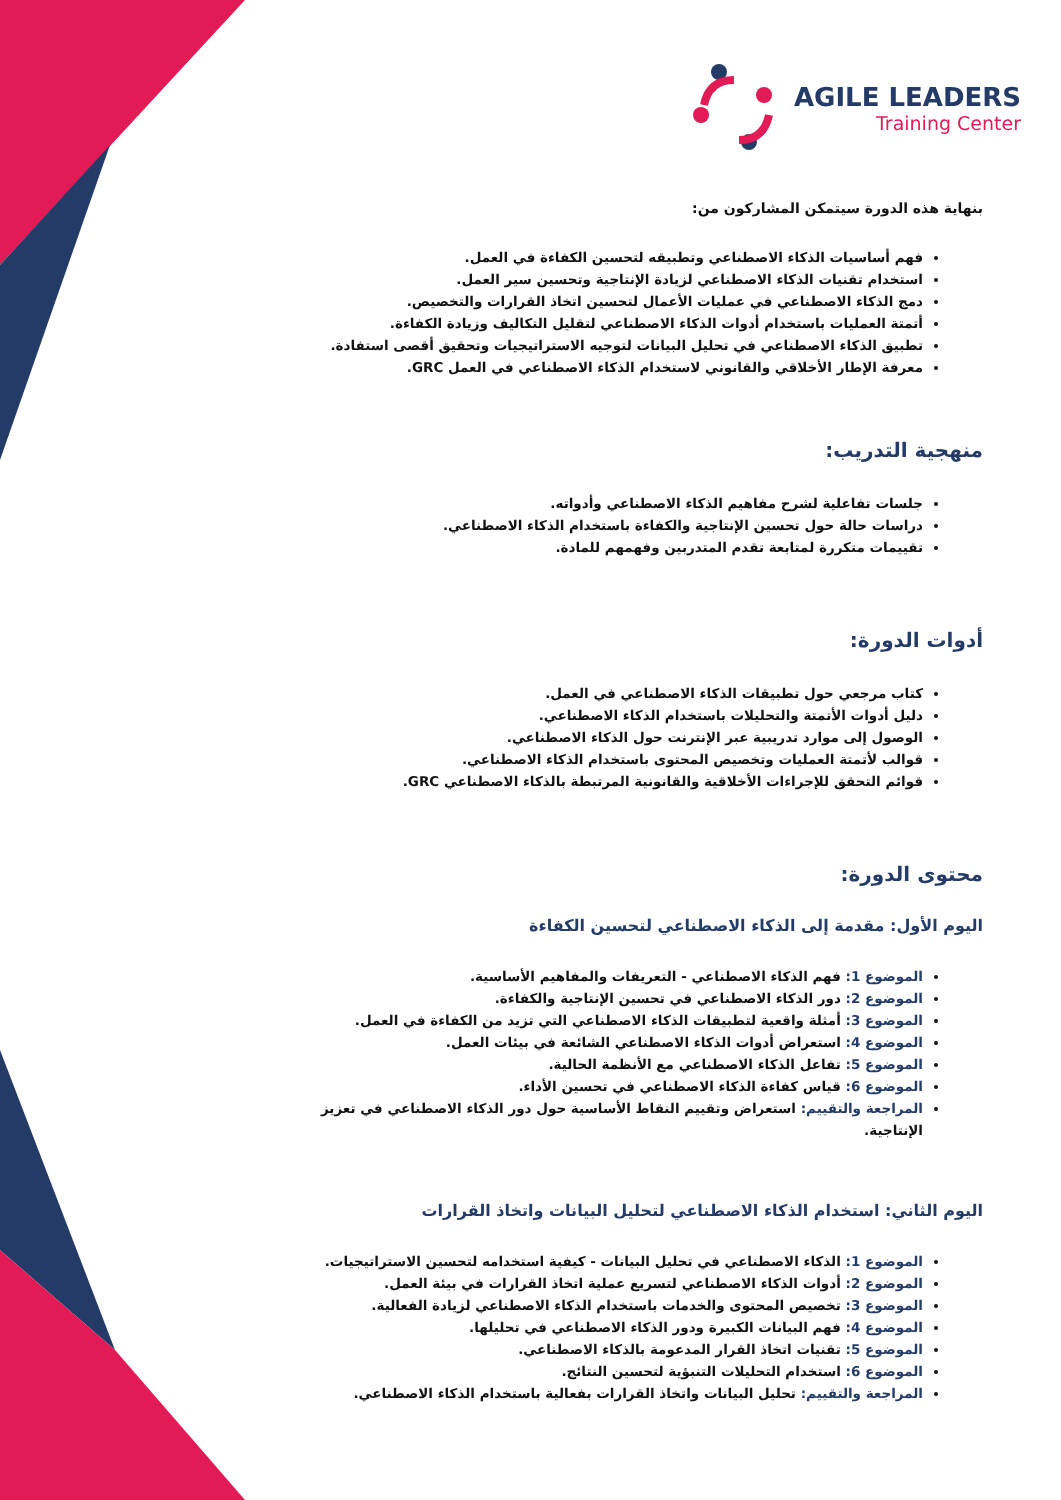AGILE LEADERS
Training Center
بنهاية هذه الدورة سيتمكن المشاركون من:
فهم أساسيات الذكاء الاصطناعي وتطبيقه لتحسين الكفاءة في العمل.
استخدام تقنيات الذكاء الاصطناعي لزيادة الإنتاجية وتحسين سير العمل.
دمج الذكاء الاصطناعي في عمليات الأعمال لتحسين اتخاذ القرارات والتخصيص.
أتمتة العمليات باستخدام أدوات الذكاء الاصطناعي لتقليل التكاليف وزيادة الكفاءة.
تطبيق الذكاء الاصطناعي في تحليل البيانات لتوجيه الاستراتيجيات وتحقيق أقصى استفادة.
معرفة الإطار الأخلاقي والقانوني لاستخدام الذكاء الاصطناعي في العمل GRC.
منهجية التدريب:
جلسات تفاعلية لشرح مفاهيم الذكاء الاصطناعي وأدواته.
دراسات حالة حول تحسين الإنتاجية والكفاءة باستخدام الذكاء الاصطناعي.
تقييمات متكررة لمتابعة تقدم المتدربين وفهمهم للمادة.
أدوات الدورة:
كتاب مرجعي حول تطبيقات الذكاء الاصطناعي في العمل.
دليل أدوات الأتمتة والتحليلات باستخدام الذكاء الاصطناعي.
الوصول إلى موارد تدريبية عبر الإنترنت حول الذكاء الاصطناعي.
قوالب لأتمتة العمليات وتخصيص المحتوى باستخدام الذكاء الاصطناعي.
قوائم التحقق للإجراءات الأخلاقية والقانونية المرتبطة بالذكاء الاصطناعي GRC.
محتوى الدورة:
اليوم الأول: مقدمة إلى الذكاء الاصطناعي لتحسين الكفاءة
الموضوع 1: فهم الذكاء الاصطناعي - التعريفات والمفاهيم الأساسية.
الموضوع 2: دور الذكاء الاصطناعي في تحسين الإنتاجية والكفاءة.
الموضوع 3: أمثلة واقعية لتطبيقات الذكاء الاصطناعي التي تزيد من الكفاءة في العمل.
الموضوع 4: استعراض أدوات الذكاء الاصطناعي الشائعة في بيئات العمل.
الموضوع 5: تفاعل الذكاء الاصطناعي مع الأنظمة الحالية.
الموضوع 6: قياس كفاءة الذكاء الاصطناعي في تحسين الأداء.
المراجعة والتقييم: استعراض وتقييم النقاط الأساسية حول دور الذكاء الاصطناعي في تعزيز الإنتاجية.
اليوم الثاني: استخدام الذكاء الاصطناعي لتحليل البيانات واتخاذ القرارات
الموضوع 1: الذكاء الاصطناعي في تحليل البيانات - كيفية استخدامه لتحسين الاستراتيجيات.
الموضوع 2: أدوات الذكاء الاصطناعي لتسريع عملية اتخاذ القرارات في بيئة العمل.
الموضوع 3: تخصيص المحتوى والخدمات باستخدام الذكاء الاصطناعي لزيادة الفعالية.
الموضوع 4: فهم البيانات الكبيرة ودور الذكاء الاصطناعي في تحليلها.
الموضوع 5: تقنيات اتخاذ القرار المدعومة بالذكاء الاصطناعي.
الموضوع 6: استخدام التحليلات التنبؤية لتحسين النتائج.
المراجعة والتقييم: تحليل البيانات واتخاذ القرارات بفعالية باستخدام الذكاء الاصطناعي.